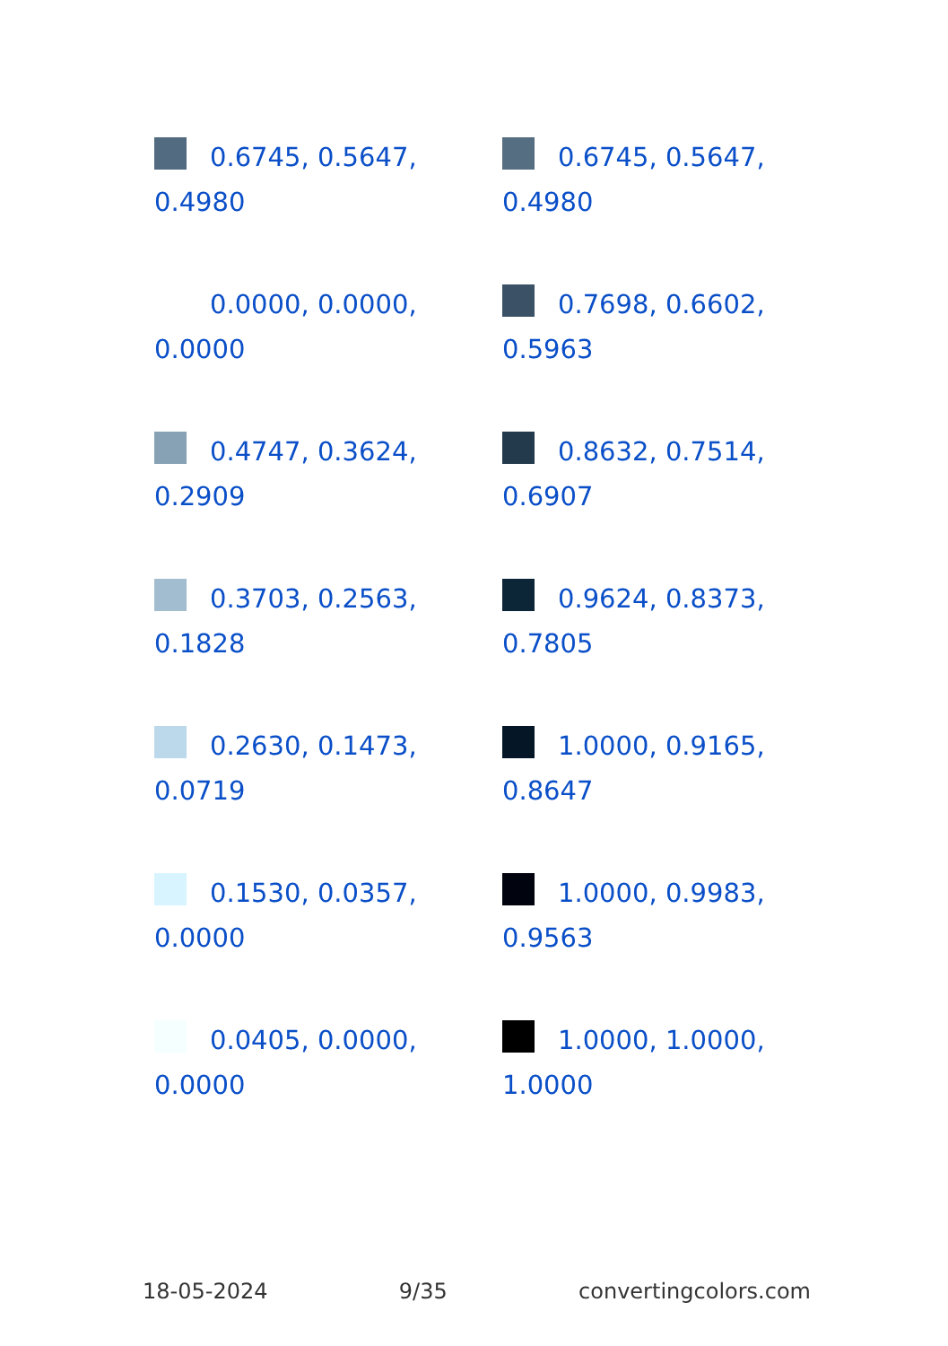0.6745, 0.5647, 0.4980
0.6745, 0.5647, 0.4980
0.0000, 0.0000, 0.0000
0.7698, 0.6602, 0.5963
0.4747, 0.3624, 0.2909
0.8632, 0.7514, 0.6907
0.3703, 0.2563, 0.1828
0.9624, 0.8373, 0.7805
0.2630, 0.1473, 0.0719
1.0000, 0.9165, 0.8647
0.1530, 0.0357, 0.0000
1.0000, 0.9983, 0.9563
0.0405, 0.0000, 0.0000
1.0000, 1.0000, 1.0000
18-05-2024 9/35 convertingcolors.com